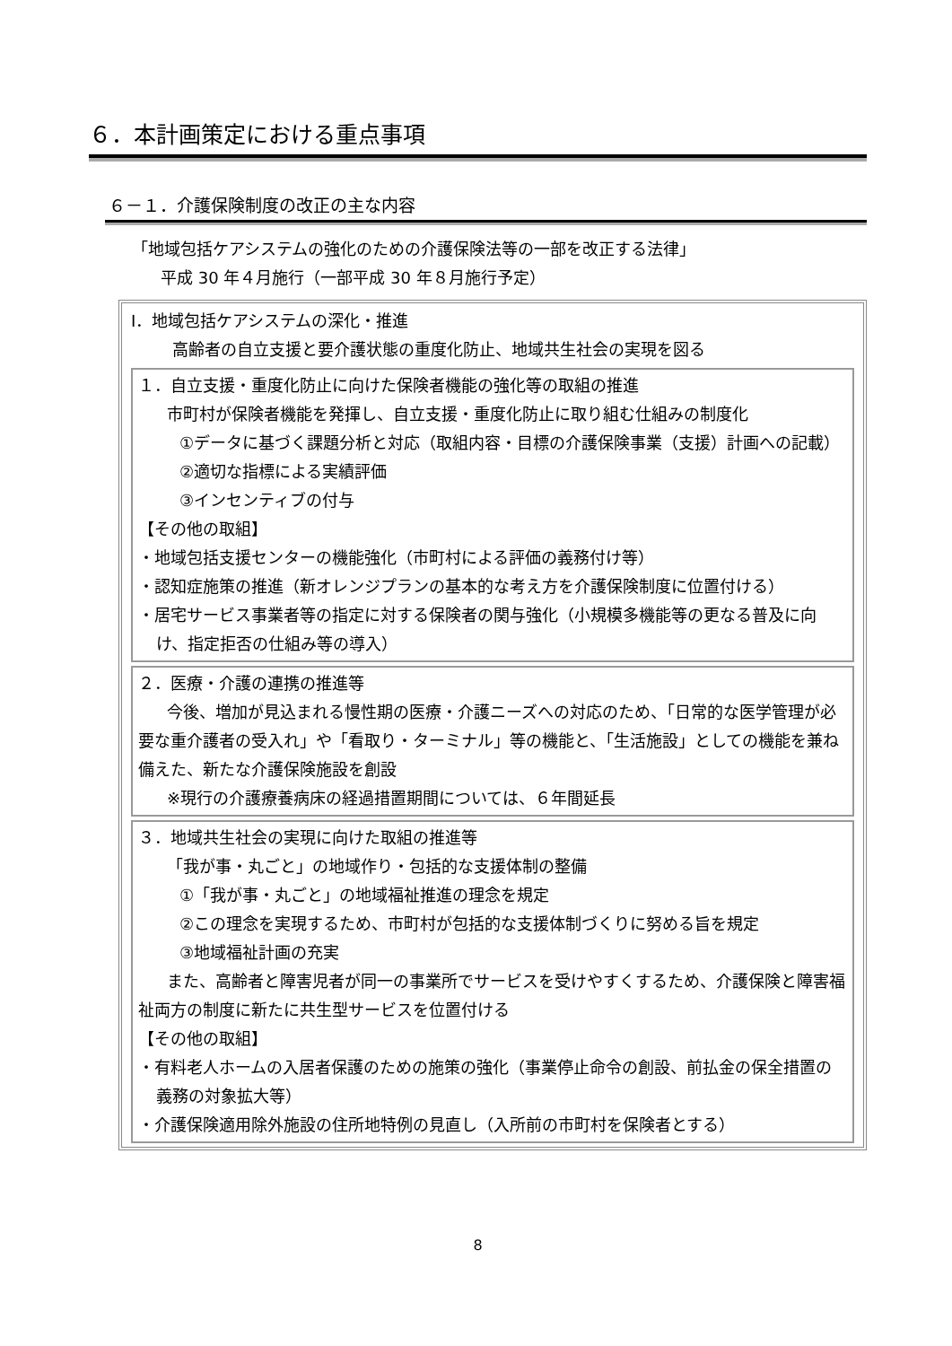６．本計画策定における重点事項
６－１．介護保険制度の改正の主な内容
「地域包括ケアシステムの強化のための介護保険法等の一部を改正する法律」
平成 30 年４月施行（一部平成 30 年８月施行予定）
Ⅰ．地域包括ケアシステムの深化・推進
高齢者の自立支援と要介護状態の重度化防止、地域共生社会の実現を図る
１．自立支援・重度化防止に向けた保険者機能の強化等の取組の推進
市町村が保険者機能を発揮し、自立支援・重度化防止に取り組む仕組みの制度化
①データに基づく課題分析と対応（取組内容・目標の介護保険事業（支援）計画への記載）
②適切な指標による実績評価
③インセンティブの付与
【その他の取組】
・地域包括支援センターの機能強化（市町村による評価の義務付け等）
・認知症施策の推進（新オレンジプランの基本的な考え方を介護保険制度に位置付ける）
・居宅サービス事業者等の指定に対する保険者の関与強化（小規模多機能等の更なる普及に向け、指定拒否の仕組み等の導入）
２．医療・介護の連携の推進等
今後、増加が見込まれる慢性期の医療・介護ニーズへの対応のため、「日常的な医学管理が必要な重介護者の受入れ」や「看取り・ターミナル」等の機能と、「生活施設」としての機能を兼ね備えた、新たな介護保険施設を創設
※現行の介護療養病床の経過措置期間については、６年間延長
３．地域共生社会の実現に向けた取組の推進等
「我が事・丸ごと」の地域作り・包括的な支援体制の整備
①「我が事・丸ごと」の地域福祉推進の理念を規定
②この理念を実現するため、市町村が包括的な支援体制づくりに努める旨を規定
③地域福祉計画の充実
また、高齢者と障害児者が同一の事業所でサービスを受けやすくするため、介護保険と障害福祉両方の制度に新たに共生型サービスを位置付ける
【その他の取組】
・有料老人ホームの入居者保護のための施策の強化（事業停止命令の創設、前払金の保全措置の義務の対象拡大等）
・介護保険適用除外施設の住所地特例の見直し（入所前の市町村を保険者とする）
8